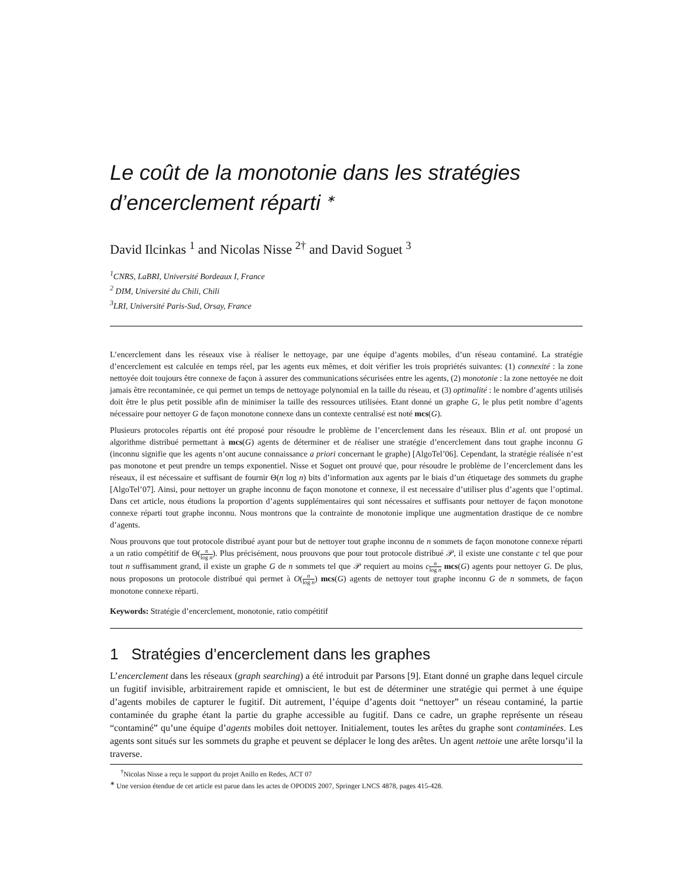Le coût de la monotonie dans les stratégies d’encerclement réparti <sup>∗</sup>
David Ilcinkas <sup>1</sup> and Nicolas Nisse <sup>2†</sup> and David Soguet <sup>3</sup>
<sup>1</sup> CNRS, LaBRI, Université Bordeaux I, France
<sup>2</sup> DIM, Université du Chili, Chili
<sup>3</sup> LRI, Université Paris-Sud, Orsay, France
L’encerclement dans les réseaux vise à réaliser le nettoyage, par une équipe d’agents mobiles, d’un réseau contaminé. La stratégie d’encerclement est calculée en temps réel, par les agents eux mêmes, et doit vérifier les trois propriétés suivantes: (1) connexité : la zone nettoyée doit toujours être connexe de façon à assurer des communications sécurisées entre les agents, (2) monotonie : la zone nettoyée ne doit jamais être recontaminée, ce qui permet un temps de nettoyage polynomial en la taille du réseau, et (3) optimalité : le nombre d’agents utilisés doit être le plus petit possible afin de minimiser la taille des ressources utilisées. Etant donné un graphe G, le plus petit nombre d’agents nécessaire pour nettoyer G de façon monotone connexe dans un contexte centralisé est noté mcs(G).
Plusieurs protocoles répartis ont été proposé pour résoudre le problème de l’encerclement dans les réseaux. Blin et al. ont proposé un algorithme distribué permettant à mcs(G) agents de déterminer et de réaliser une stratégie d’encerclement dans tout graphe inconnu G (inconnu signifie que les agents n’ont aucune connaissance a priori concernant le graphe) [AlgoTel’06]. Cependant, la stratégie réalisée n’est pas monotone et peut prendre un temps exponentiel. Nisse et Soguet ont prouvé que, pour résoudre le problème de l’encerclement dans les réseaux, il est nécessaire et suffisant de fournir Θ(n log n) bits d’information aux agents par le biais d’un étiquetage des sommets du graphe [AlgoTel’07]. Ainsi, pour nettoyer un graphe inconnu de façon monotone et connexe, il est necessaire d’utiliser plus d’agents que l’optimal. Dans cet article, nous étudions la proportion d’agents supplémentaires qui sont nécessaires et suffisants pour nettoyer de façon monotone connexe réparti tout graphe inconnu. Nous montrons que la contrainte de monotonie implique une augmentation drastique de ce nombre d’agents.
Nous prouvons que tout protocole distribué ayant pour but de nettoyer tout graphe inconnu de n sommets de façon monotone connexe réparti a un ratio compétitif de Θ(n log n). Plus précisément, nous prouvons que pour tout protocole distribué 𝒫, il existe une constante c tel que pour tout n suffisamment grand, il existe un graphe G de n sommets tel que 𝒫 requiert au moins cn log n mcs(G) agents pour nettoyer G. De plus, nous proposons un protocole distribué qui permet à O(n log n) mcs(G) agents de nettoyer tout graphe inconnu G de n sommets, de façon monotone connexe réparti.
Keywords: Stratégie d’encerclement, monotonie, ratio compétitif
1 Stratégies d’encerclement dans les graphes
L’encerclement dans les réseaux (graph searching) a été introduit par Parsons [9]. Etant donné un graphe dans lequel circule un fugitif invisible, arbitrairement rapide et omniscient, le but est de déterminer une stratégie qui permet à une équipe d’agents mobiles de capturer le fugitif. Dit autrement, l’équipe d’agents doit “nettoyer” un réseau contaminé, la partie contaminée du graphe étant la partie du graphe accessible au fugitif. Dans ce cadre, un graphe représente un réseau “contaminé” qu’une équipe d’agents mobiles doit nettoyer. Initialement, toutes les arêtes du graphe sont contaminées. Les agents sont situés sur les sommets du graphe et peuvent se déplacer le long des arêtes. Un agent nettoie une arête lorsqu’il la traverse.
<sup>†</sup> Nicolas Nisse a reçu le support du projet Anillo en Redes, ACT 07
<sup>∗</sup> Une version étendue de cet article est parue dans les actes de OPODIS 2007, Springer LNCS 4878, pages 415-428.